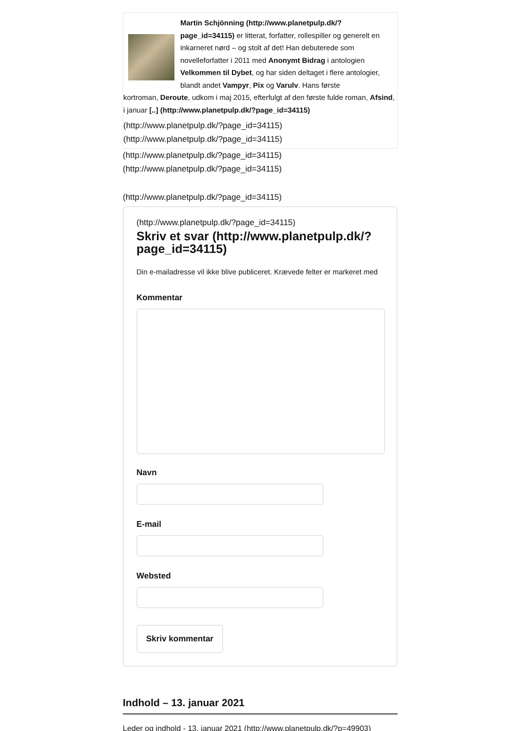Martin Schjönning (http://www.planetpulp.dk/? page_id=34115) er litterat, forfatter, rollespiller og generelt en inkarneret nørd – og stolt af det! Han debuterede som novelleforfatter i 2011 med Anonymt Bidrag i antologien Velkommen til Dybet, og har siden deltaget i flere antologier, blandt andet Vampyr, Pix og Varulv. Hans første
kortroman, Deroute, udkom i maj 2015, efterfulgt af den første fulde roman, Afsind, i januar [..] (http://www.planetpulp.dk/?page_id=34115)
(http://www.planetpulp.dk/?page_id=34115)
(http://www.planetpulp.dk/?page_id=34115)
(http://www.planetpulp.dk/?page_id=34115)
(http://www.planetpulp.dk/?page_id=34115)
(http://www.planetpulp.dk/?page_id=34115)
(http://www.planetpulp.dk/?page_id=34115)
Skriv et svar (http://www.planetpulp.dk/? page_id=34115)
Din e-mailadresse vil ikke blive publiceret. Krævede felter er markeret med
Kommentar
Navn
E-mail
Websted
Skriv kommentar
Indhold – 13. januar 2021
Leder og indhold - 13. januar 2021 (http://www.planetpulp.dk/?p=49903)